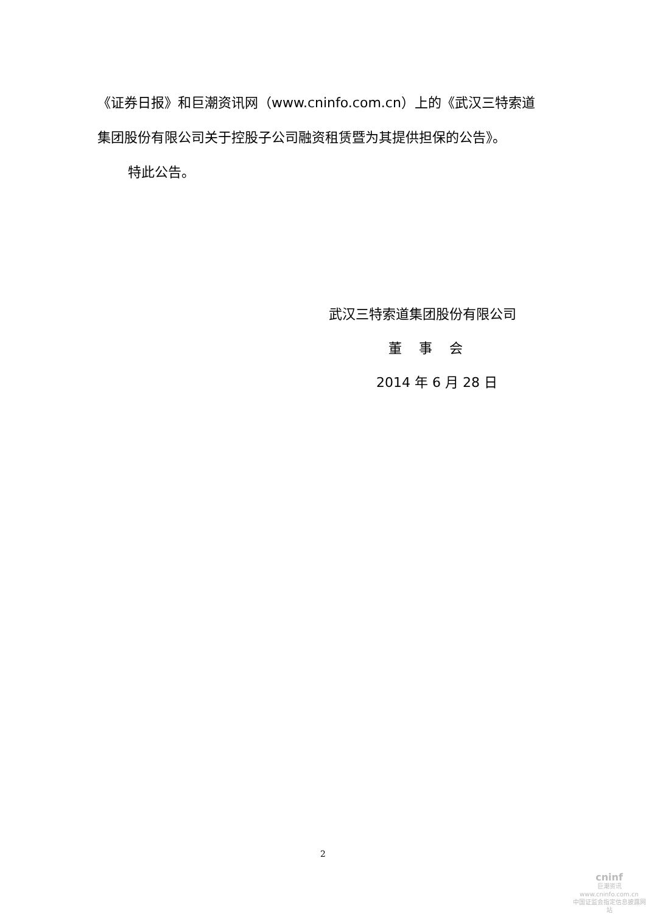《证券日报》和巨潮资讯网（www.cninfo.com.cn）上的《武汉三特索道集团股份有限公司关于控股子公司融资租赁暨为其提供担保的公告》。
特此公告。
武汉三特索道集团股份有限公司
董 事 会
2014 年 6 月 28 日
2
cninf
巨潮资讯
www.cninfo.com.cn
中国证监会指定信息披露网站